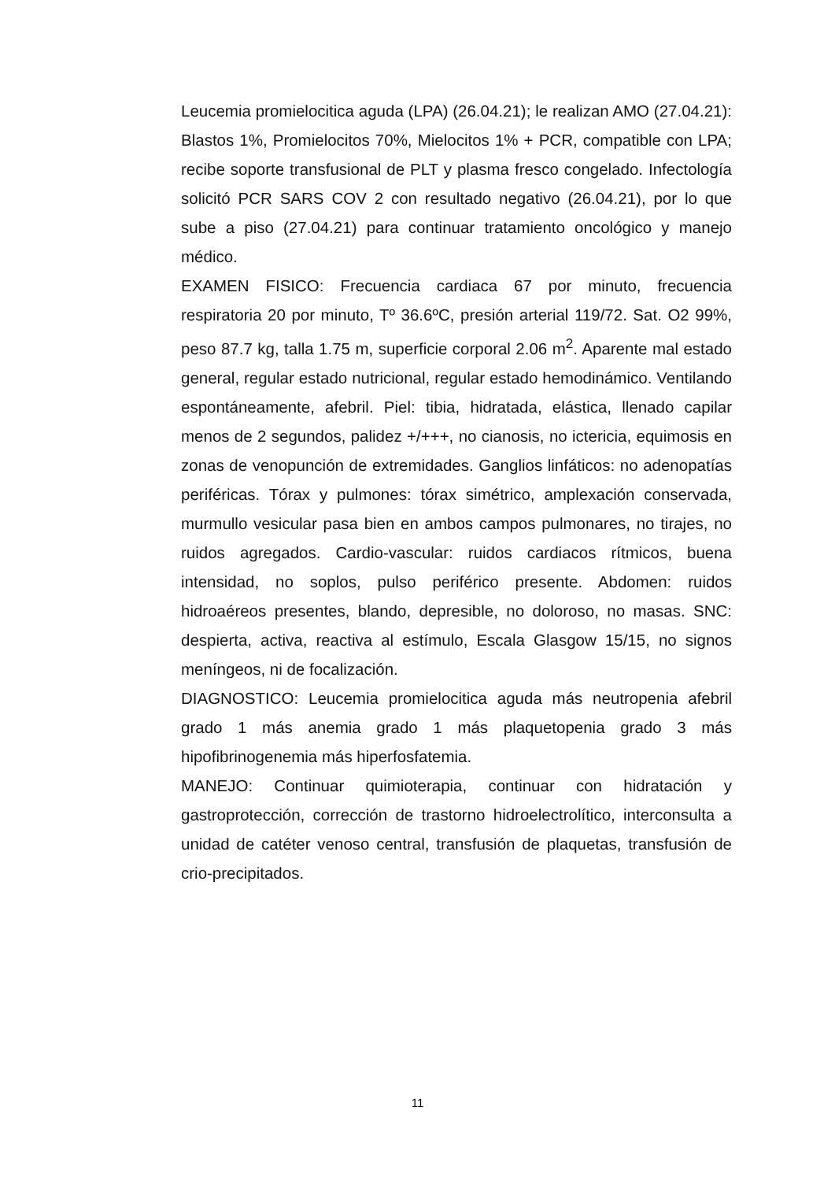Leucemia promielocitica aguda (LPA) (26.04.21); le realizan AMO (27.04.21): Blastos 1%, Promielocitos 70%, Mielocitos 1% + PCR, compatible con LPA; recibe soporte transfusional de PLT y plasma fresco congelado. Infectología solicitó PCR SARS COV 2 con resultado negativo (26.04.21), por lo que sube a piso (27.04.21) para continuar tratamiento oncológico y manejo médico.
EXAMEN FISICO: Frecuencia cardiaca 67 por minuto, frecuencia respiratoria 20 por minuto, Tº 36.6ºC, presión arterial 119/72. Sat. O2 99%, peso 87.7 kg, talla 1.75 m, superficie corporal 2.06 m<sup>2</sup>. Aparente mal estado general, regular estado nutricional, regular estado hemodinámico. Ventilando espontáneamente, afebril. Piel: tibia, hidratada, elástica, llenado capilar menos de 2 segundos, palidez +/+++, no cianosis, no ictericia, equimosis en zonas de venopunción de extremidades. Ganglios linfáticos: no adenopatías periféricas. Tórax y pulmones: tórax simétrico, amplexación conservada, murmullo vesicular pasa bien en ambos campos pulmonares, no tirajes, no ruidos agregados. Cardio-vascular: ruidos cardiacos rítmicos, buena intensidad, no soplos, pulso periférico presente. Abdomen: ruidos hidroaéreos presentes, blando, depresible, no doloroso, no masas. SNC: despierta, activa, reactiva al estímulo, Escala Glasgow 15/15, no signos meníngeos, ni de focalización.
DIAGNOSTICO: Leucemia promielocitica aguda más neutropenia afebril grado 1 más anemia grado 1 más plaquetopenia grado 3 más hipofibrinogenemia más hiperfosfatemia.
MANEJO: Continuar quimioterapia, continuar con hidratación y gastroprotección, corrección de trastorno hidroelectrolítico, interconsulta a unidad de catéter venoso central, transfusión de plaquetas, transfusión de crio-precipitados.
11